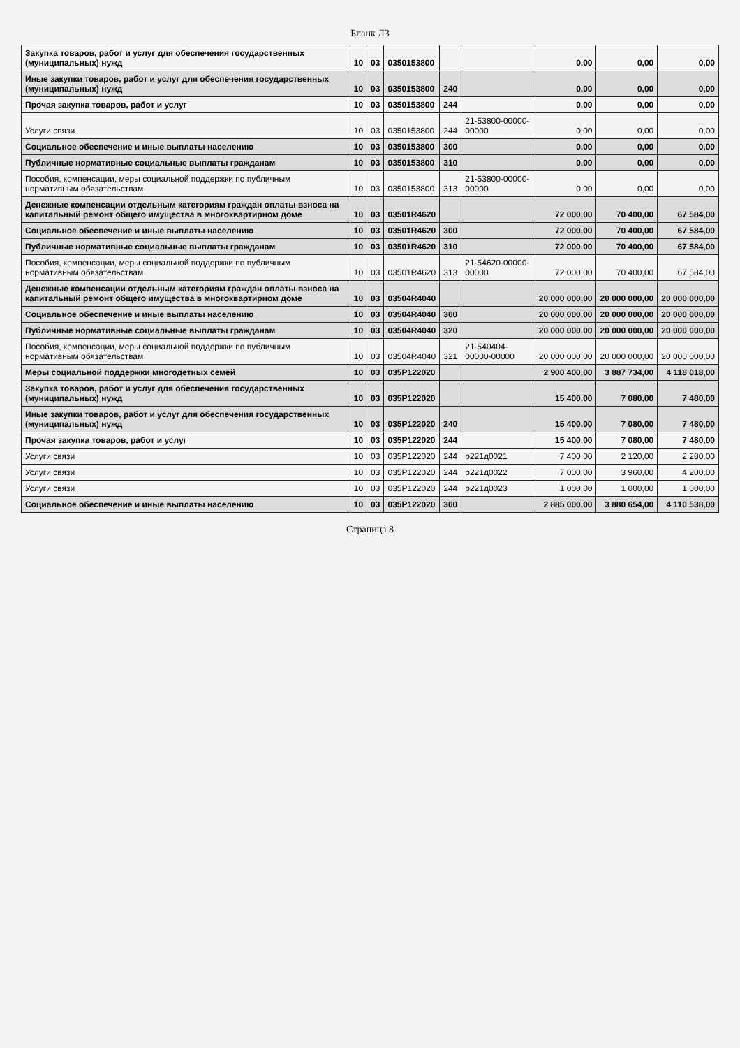Бланк Л3
| Закупка товаров, работ и услуг для обеспечения государственных (муниципальных) нужд | 10 | 03 | 0350153800 | | | 0,00 | 0,00 | 0,00 |
| Иные закупки товаров, работ и услуг для обеспечения государственных (муниципальных) нужд | 10 | 03 | 0350153800 | 240 | | 0,00 | 0,00 | 0,00 |
| Прочая закупка товаров, работ и услуг | 10 | 03 | 0350153800 | 244 | | 0,00 | 0,00 | 0,00 |
| Услуги связи | 10 | 03 | 0350153800 | 244 | 21-53800-00000-00000 | 0,00 | 0,00 | 0,00 |
| Социальное обеспечение и иные выплаты населению | 10 | 03 | 0350153800 | 300 | | 0,00 | 0,00 | 0,00 |
| Публичные нормативные социальные выплаты гражданам | 10 | 03 | 0350153800 | 310 | | 0,00 | 0,00 | 0,00 |
| Пособия, компенсации, меры социальной поддержки по публичным нормативным обязательствам | 10 | 03 | 0350153800 | 313 | 21-53800-00000-00000 | 0,00 | 0,00 | 0,00 |
| Денежные компенсации отдельным категориям граждан оплаты взноса на капитальный ремонт общего имущества в многоквартирном доме | 10 | 03 | 03501R4620 | | | 72 000,00 | 70 400,00 | 67 584,00 |
| Социальное обеспечение и иные выплаты населению | 10 | 03 | 03501R4620 | 300 | | 72 000,00 | 70 400,00 | 67 584,00 |
| Публичные нормативные социальные выплаты гражданам | 10 | 03 | 03501R4620 | 310 | | 72 000,00 | 70 400,00 | 67 584,00 |
| Пособия, компенсации, меры социальной поддержки по публичным нормативным обязательствам | 10 | 03 | 03501R4620 | 313 | 21-54620-00000-00000 | 72 000,00 | 70 400,00 | 67 584,00 |
| Денежные компенсации отдельным категориям граждан оплаты взноса на капитальный ремонт общего имущества в многоквартирном доме | 10 | 03 | 03504R4040 | | | 20 000 000,00 | 20 000 000,00 | 20 000 000,00 |
| Социальное обеспечение и иные выплаты населению | 10 | 03 | 03504R4040 | 300 | | 20 000 000,00 | 20 000 000,00 | 20 000 000,00 |
| Публичные нормативные социальные выплаты гражданам | 10 | 03 | 03504R4040 | 320 | | 20 000 000,00 | 20 000 000,00 | 20 000 000,00 |
| Пособия, компенсации, меры социальной поддержки по публичным нормативным обязательствам | 10 | 03 | 03504R4040 | 321 | 21-540404-00000-00000 | 20 000 000,00 | 20 000 000,00 | 20 000 000,00 |
| Меры социальной поддержки многодетных семей | 10 | 03 | 035P122020 | | | 2 900 400,00 | 3 887 734,00 | 4 118 018,00 |
| Закупка товаров, работ и услуг для обеспечения государственных (муниципальных) нужд | 10 | 03 | 035P122020 | | | 15 400,00 | 7 080,00 | 7 480,00 |
| Иные закупки товаров, работ и услуг для обеспечения государственных (муниципальных) нужд | 10 | 03 | 035P122020 | 240 | | 15 400,00 | 7 080,00 | 7 480,00 |
| Прочая закупка товаров, работ и услуг | 10 | 03 | 035P122020 | 244 | | 15 400,00 | 7 080,00 | 7 480,00 |
| Услуги связи | 10 | 03 | 035P122020 | 244 | р221д0021 | 7 400,00 | 2 120,00 | 2 280,00 |
| Услуги связи | 10 | 03 | 035P122020 | 244 | р221д0022 | 7 000,00 | 3 960,00 | 4 200,00 |
| Услуги связи | 10 | 03 | 035P122020 | 244 | р221д0023 | 1 000,00 | 1 000,00 | 1 000,00 |
| Социальное обеспечение и иные выплаты населению | 10 | 03 | 035P122020 | 300 | | 2 885 000,00 | 3 880 654,00 | 4 110 538,00 |
Страница 8